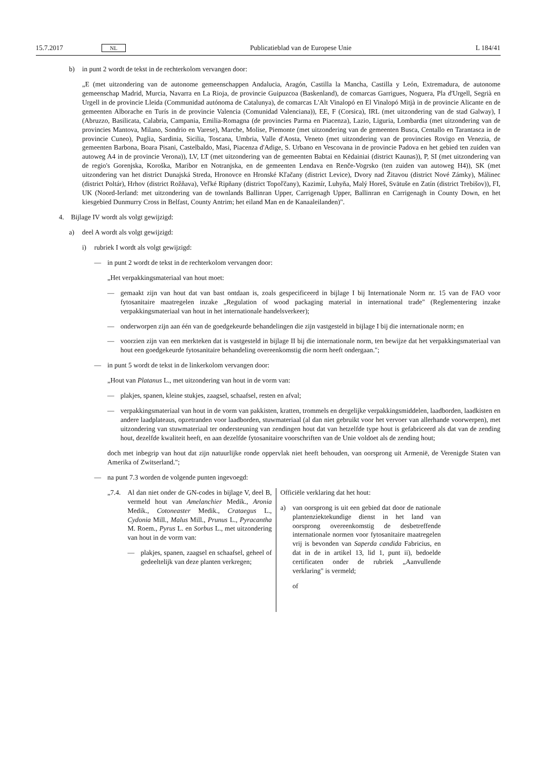15.7.2017 NL Publicatieblad van de Europese Unie L 184/41
b) in punt 2 wordt de tekst in de rechterkolom vervangen door:
„E (met uitzondering van de autonome gemeenschappen Andalucia, Aragón, Castilla la Mancha, Castilla y León, Extremadura, de autonome gemeenschap Madrid, Murcia, Navarra en La Rioja, de provincie Guipuzcoa (Baskenland), de comarcas Garrigues, Noguera, Pla d'Urgell, Segrià en Urgell in de provincie Lleida (Communidad autónoma de Catalunya), de comarcas L'Alt Vinalopó en El Vinalopó Mitjà in de provincie Alicante en de gemeenten Alborache en Turís in de provincie Valencia (Comunidad Valenciana)), EE, F (Corsica), IRL (met uitzondering van de stad Galway), I (Abruzzo, Basilicata, Calabria, Campania, Emilia-Romagna (de provincies Parma en Piacenza), Lazio, Liguria, Lombardia (met uitzondering van de provincies Mantova, Milano, Sondrio en Varese), Marche, Molise, Piemonte (met uitzondering van de gemeenten Busca, Centallo en Tarantasca in de provincie Cuneo), Puglia, Sardinia, Sicilia, Toscana, Umbria, Valle d'Aosta, Veneto (met uitzondering van de provincies Rovigo en Venezia, de gemeenten Barbona, Boara Pisani, Castelbaldo, Masi, Piacenza d'Adige, S. Urbano en Vescovana in de provincie Padova en het gebied ten zuiden van autoweg A4 in de provincie Verona)), LV, LT (met uitzondering van de gemeenten Babtai en Kėdainiai (district Kaunas)), P, SI (met uitzondering van de regio's Gorenjska, Koroška, Maribor en Notranjska, en de gemeenten Lendava en Renče-Vogrsko (ten zuiden van autoweg H4)), SK (met uitzondering van het district Dunajská Streda, Hronovce en Hronské Kľačany (district Levice), Dvory nad Žitavou (district Nové Zámky), Málinec (district Poltár), Hrhov (district Rožňava), Veľké Ripňany (district Topoľčany), Kazimír, Luhyňa, Malý Horeš, Svätuše en Zatín (district Trebišov)), FI, UK (Noord-Ierland: met uitzondering van de townlands Ballinran Upper, Carrigenagh Upper, Ballinran en Carrigenagh in County Down, en het kiesgebied Dunmurry Cross in Belfast, County Antrim; het eiland Man en de Kanaaleilanden)".
4. Bijlage IV wordt als volgt gewijzigd:
a) deel A wordt als volgt gewijzigd:
i) rubriek I wordt als volgt gewijzigd:
— in punt 2 wordt de tekst in de rechterkolom vervangen door:
„Het verpakkingsmateriaal van hout moet:
— gemaakt zijn van hout dat van bast ontdaan is, zoals gespecificeerd in bijlage I bij Internationale Norm nr. 15 van de FAO voor fytosanitaire maatregelen inzake „Regulation of wood packaging material in international trade" (Reglementering inzake verpakkingsmateriaal van hout in het internationale handelsverkeer);
— onderworpen zijn aan één van de goedgekeurde behandelingen die zijn vastgesteld in bijlage I bij die internationale norm; en
— voorzien zijn van een merkteken dat is vastgesteld in bijlage II bij die internationale norm, ten bewijze dat het verpakkingsmateriaal van hout een goedgekeurde fytosanitaire behandeling overeenkomstig die norm heeft ondergaan.";
— in punt 5 wordt de tekst in de linkerkolom vervangen door:
„Hout van Platanus L., met uitzondering van hout in de vorm van:
— plakjes, spanen, kleine stukjes, zaagsel, schaafsel, resten en afval;
— verpakkingsmateriaal van hout in de vorm van pakkisten, kratten, trommels en dergelijke verpakkingsmiddelen, laadborden, laadkisten en andere laadplateaus, opzetranden voor laadborden, stuwmateriaal (al dan niet gebruikt voor het vervoer van allerhande voorwerpen), met uitzondering van stuwmateriaal ter ondersteuning van zendingen hout dat van hetzelfde type hout is gefabriceerd als dat van de zending hout, dezelfde kwaliteit heeft, en aan dezelfde fytosanitaire voorschriften van de Unie voldoet als de zending hout;
doch met inbegrip van hout dat zijn natuurlijke ronde oppervlak niet heeft behouden, van oorsprong uit Armenië, de Verenigde Staten van Amerika of Zwitserland.";
— na punt 7.3 worden de volgende punten ingevoegd:
| „7.4. Al dan niet onder de GN-codes in bijlage V, deel B, vermeld hout van Amelanchier Medik., Aronia Medik., Cotoneaster Medik., Crataegus L., Cydonia Mill., Malus Mill., Prunus L., Pyracantha M. Roem., Pyrus L. en Sorbus L., met uitzondering van hout in de vorm van: — plakjes, spanen, zaagsel en schaafsel, geheel of gedeeltelijk van deze planten verkregen; | Officiële verklaring dat het hout: a) van oorsprong is uit een gebied dat door de nationale plantenziektekundige dienst in het land van oorsprong overeenkomstig de desbetreffende internationale normen voor fytosanitaire maatregelen vrij is bevonden van Saperda candida Fabricius, en dat in de in artikel 13, lid 1, punt ii), bedoelde certificaten onder de rubriek „Aanvullende verklaring" is vermeld; of |